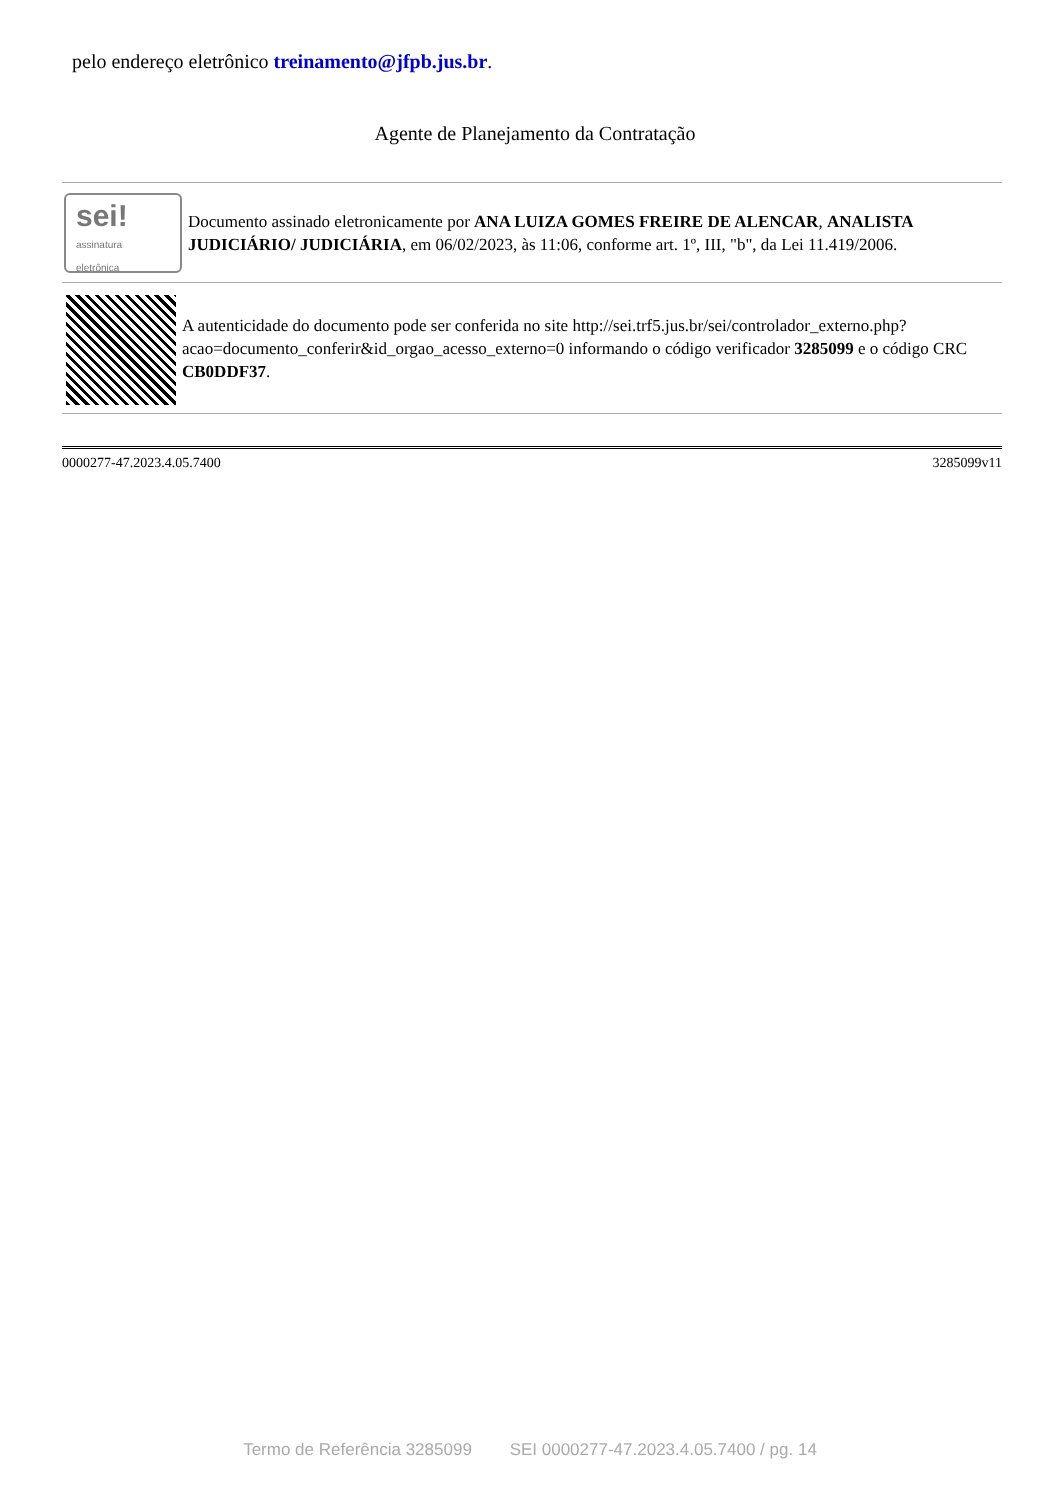pelo endereço eletrônico treinamento@jfpb.jus.br.
Agente de Planejamento da Contratação
sei!
assinatura
eletrônica
Documento assinado eletronicamente por ANA LUIZA GOMES FREIRE DE ALENCAR, ANALISTA JUDICIÁRIO/ JUDICIÁRIA, em 06/02/2023, às 11:06, conforme art. 1º, III, "b", da Lei 11.419/2006.
A autenticidade do documento pode ser conferida no site http://sei.trf5.jus.br/sei/controlador_externo.php?acao=documento_conferir&id_orgao_acesso_externo=0 informando o código verificador 3285099 e o código CRC CB0DDF37.
0000277-47.2023.4.05.7400 3285099v11
Termo de Referência 3285099 SEI 0000277-47.2023.4.05.7400 / pg. 14